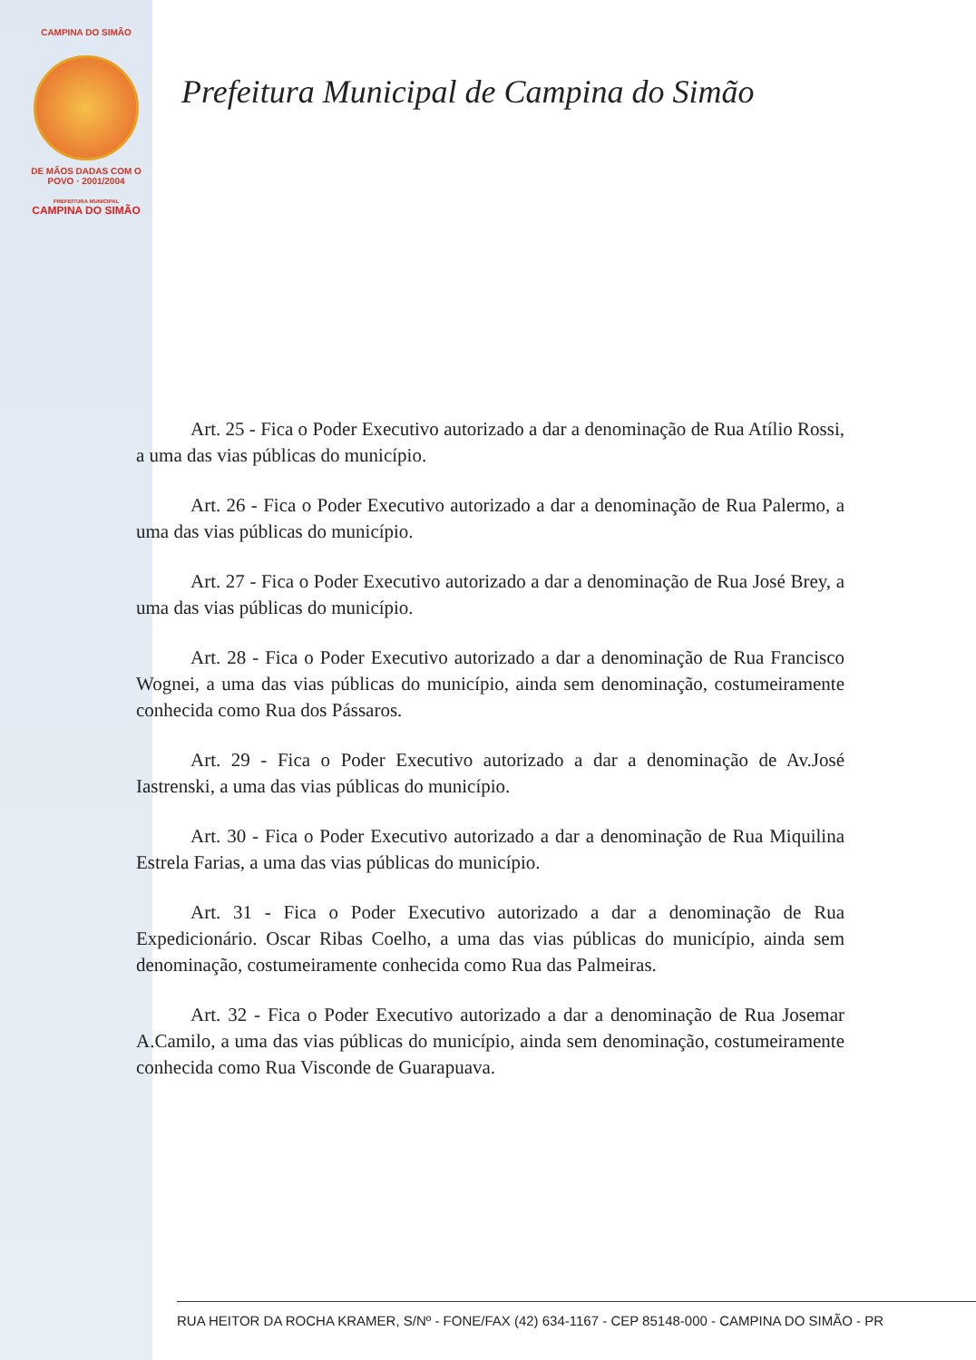CAMPINA DO SIMÃO
DE MÃOS DADAS COM O POVO · 2001/2004
PREFEITURA MUNICIPAL
CAMPINA DO SIMÃO
Prefeitura Municipal de Campina do Simão
Art. 25 - Fica o Poder Executivo autorizado a dar a denominação de Rua Atílio Rossi, a uma das vias públicas do município.
Art. 26 - Fica o Poder Executivo autorizado a dar a denominação de Rua Palermo, a uma das vias públicas do município.
Art. 27 - Fica o Poder Executivo autorizado a dar a denominação de Rua José Brey, a uma das vias públicas do município.
Art. 28 - Fica o Poder Executivo autorizado a dar a denominação de Rua Francisco Wognei, a uma das vias públicas do município, ainda sem denominação, costumeiramente conhecida como Rua dos Pássaros.
Art. 29 - Fica o Poder Executivo autorizado a dar a denominação de Av.José Iastrenski, a uma das vias públicas do município.
Art. 30 - Fica o Poder Executivo autorizado a dar a denominação de Rua Miquilina Estrela Farias, a uma das vias públicas do município.
Art. 31 - Fica o Poder Executivo autorizado a dar a denominação de Rua Expedicionário. Oscar Ribas Coelho, a uma das vias públicas do município, ainda sem denominação, costumeiramente conhecida como Rua das Palmeiras.
Art. 32 - Fica o Poder Executivo autorizado a dar a denominação de Rua Josemar A.Camilo, a uma das vias públicas do município, ainda sem denominação, costumeiramente conhecida como Rua Visconde de Guarapuava.
RUA HEITOR DA ROCHA KRAMER, S/Nº - FONE/FAX (42) 634-1167 - CEP 85148-000 - CAMPINA DO SIMÃO - PR